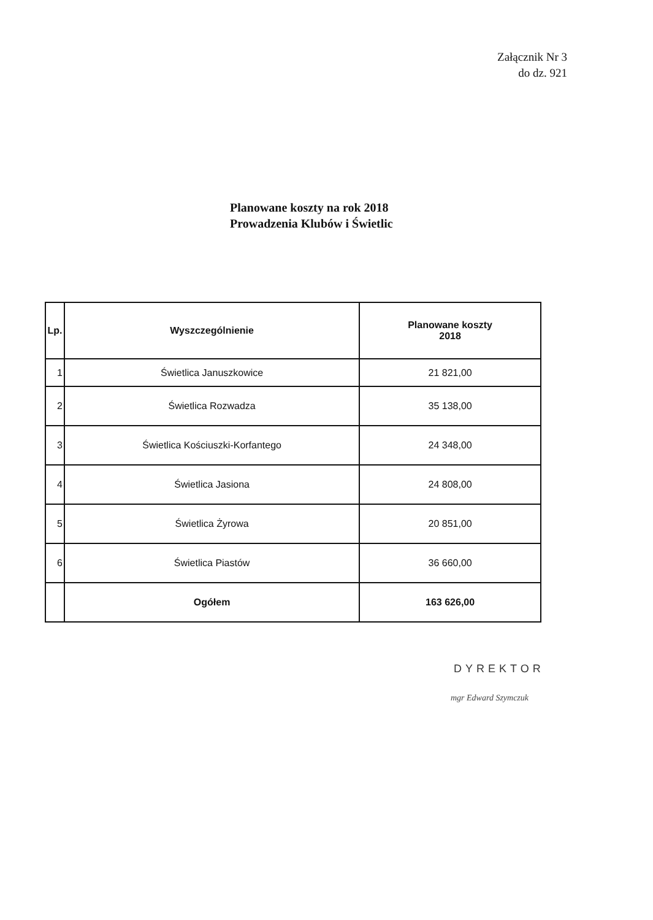Załącznik Nr 3
do dz. 921
Planowane koszty na rok 2018
Prowadzenia Klubów i Świetlic
| Lp. | Wyszczególnienie | Planowane koszty 2018 |
| --- | --- | --- |
| 1 | Świetlica Januszkowice | 21 821,00 |
| 2 | Świetlica Rozwadza | 35 138,00 |
| 3 | Świetlica Kościuszki-Korfantego | 24 348,00 |
| 4 | Świetlica Jasiona | 24 808,00 |
| 5 | Świetlica Żyrowa | 20 851,00 |
| 6 | Świetlica Piastów | 36 660,00 |
| | Ogółem | 163 626,00 |
DYREKTOR
mgr Edward Szymczuk